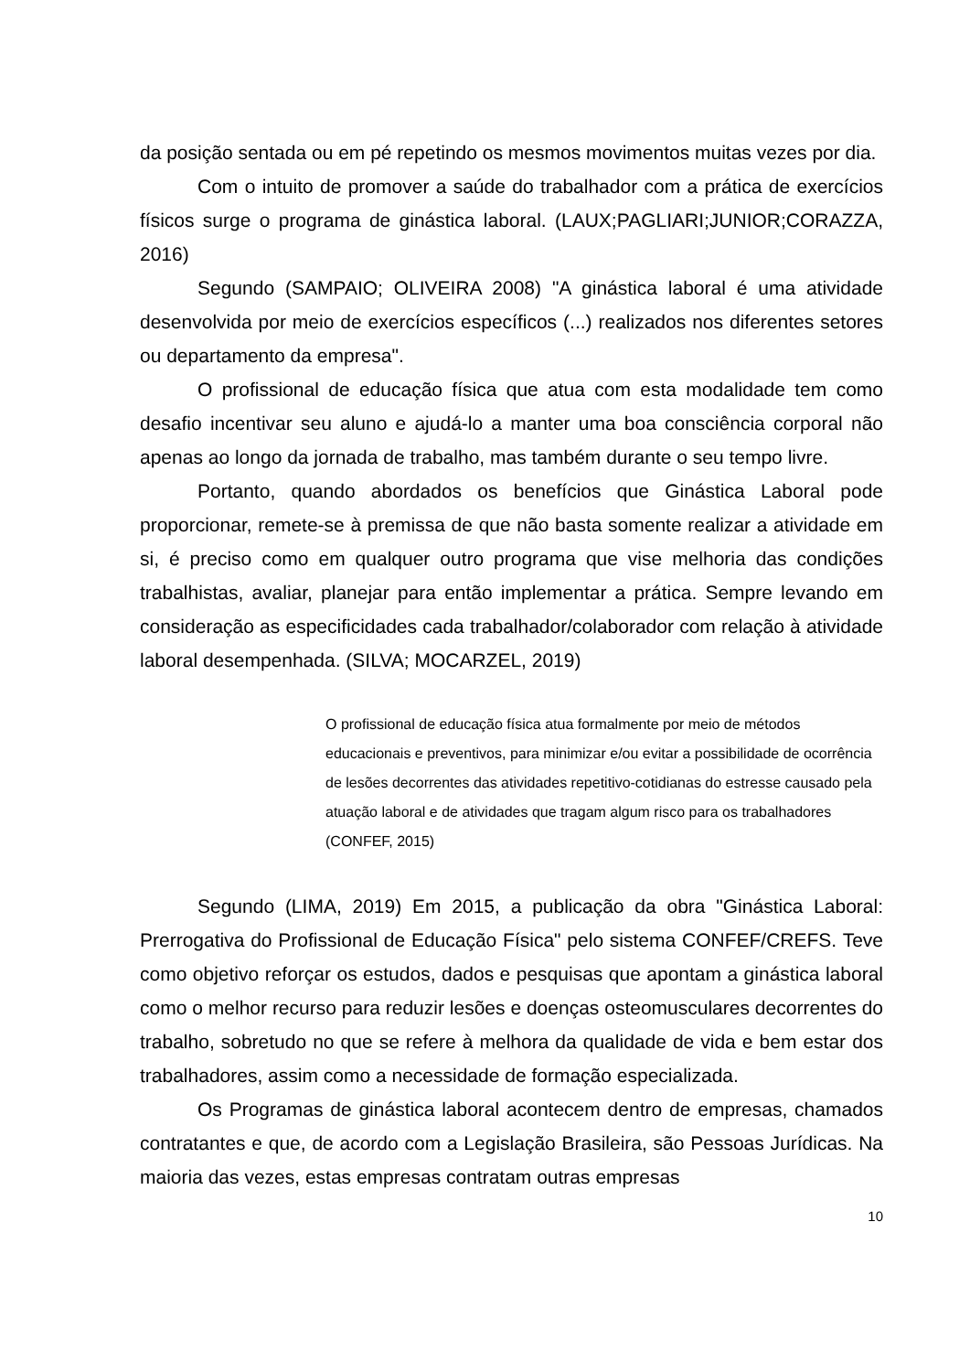da posição sentada ou em pé repetindo os mesmos movimentos muitas vezes por dia.
Com o intuito de promover a saúde do trabalhador com a prática de exercícios físicos surge o programa de ginástica laboral. (LAUX;PAGLIARI;JUNIOR;CORAZZA, 2016)
Segundo (SAMPAIO; OLIVEIRA 2008) "A ginástica laboral é uma atividade desenvolvida por meio de exercícios específicos (...) realizados nos diferentes setores ou departamento da empresa".
O profissional de educação física que atua com esta modalidade tem como desafio incentivar seu aluno e ajudá-lo a manter uma boa consciência corporal não apenas ao longo da jornada de trabalho, mas também durante o seu tempo livre.
Portanto, quando abordados os benefícios que Ginástica Laboral pode proporcionar, remete-se à premissa de que não basta somente realizar a atividade em si, é preciso como em qualquer outro programa que vise melhoria das condições trabalhistas, avaliar, planejar para então implementar a prática. Sempre levando em consideração as especificidades cada trabalhador/colaborador com relação à atividade laboral desempenhada. (SILVA; MOCARZEL, 2019)
O profissional de educação física atua formalmente por meio de métodos educacionais e preventivos, para minimizar e/ou evitar a possibilidade de ocorrência de lesões decorrentes das atividades repetitivo-cotidianas do estresse causado pela atuação laboral e de atividades que tragam algum risco para os trabalhadores (CONFEF, 2015)
Segundo (LIMA, 2019) Em 2015, a publicação da obra "Ginástica Laboral: Prerrogativa do Profissional de Educação Física" pelo sistema CONFEF/CREFS. Teve como objetivo reforçar os estudos, dados e pesquisas que apontam a ginástica laboral como o melhor recurso para reduzir lesões e doenças osteomusculares decorrentes do trabalho, sobretudo no que se refere à melhora da qualidade de vida e bem estar dos trabalhadores, assim como a necessidade de formação especializada.
Os Programas de ginástica laboral acontecem dentro de empresas, chamados contratantes e que, de acordo com a Legislação Brasileira, são Pessoas Jurídicas. Na maioria das vezes, estas empresas contratam outras empresas
10